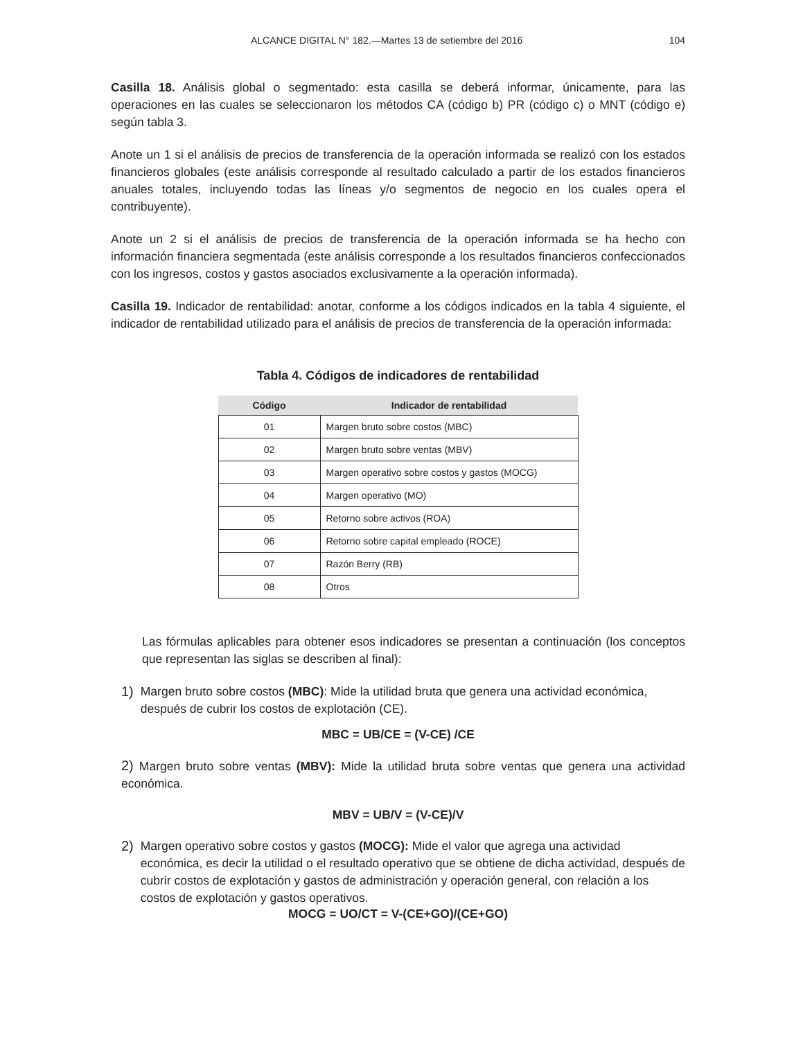ALCANCE DIGITAL N° 182.—Martes 13 de setiembre del 2016 104
Casilla 18. Análisis global o segmentado: esta casilla se deberá informar, únicamente, para las operaciones en las cuales se seleccionaron los métodos CA (código b) PR (código c) o MNT (código e) según tabla 3.
Anote un 1 si el análisis de precios de transferencia de la operación informada se realizó con los estados financieros globales (este análisis corresponde al resultado calculado a partir de los estados financieros anuales totales, incluyendo todas las líneas y/o segmentos de negocio en los cuales opera el contribuyente).
Anote un 2 si el análisis de precios de transferencia de la operación informada se ha hecho con información financiera segmentada (este análisis corresponde a los resultados financieros confeccionados con los ingresos, costos y gastos asociados exclusivamente a la operación informada).
Casilla 19. Indicador de rentabilidad: anotar, conforme a los códigos indicados en la tabla 4 siguiente, el indicador de rentabilidad utilizado para el análisis de precios de transferencia de la operación informada:
Tabla 4. Códigos de indicadores de rentabilidad
| Código | Indicador de rentabilidad |
| --- | --- |
| 01 | Margen bruto sobre costos (MBC) |
| 02 | Margen bruto sobre ventas (MBV) |
| 03 | Margen operativo sobre costos y gastos (MOCG) |
| 04 | Margen operativo (MO) |
| 05 | Retorno sobre activos (ROA) |
| 06 | Retorno sobre capital empleado (ROCE) |
| 07 | Razón Berry (RB) |
| 08 | Otros |
Las fórmulas aplicables para obtener esos indicadores se presentan a continuación (los conceptos que representan las siglas se describen al final):
1) Margen bruto sobre costos (MBC): Mide la utilidad bruta que genera una actividad económica, después de cubrir los costos de explotación (CE).
MBC = UB/CE = (V-CE) /CE
2) Margen bruto sobre ventas (MBV): Mide la utilidad bruta sobre ventas que genera una actividad económica.
MBV = UB/V = (V-CE)/V
2) Margen operativo sobre costos y gastos (MOCG): Mide el valor que agrega una actividad económica, es decir la utilidad o el resultado operativo que se obtiene de dicha actividad, después de cubrir costos de explotación y gastos de administración y operación general, con relación a los costos de explotación y gastos operativos.
MOCG = UO/CT = V-(CE+GO)/(CE+GO)